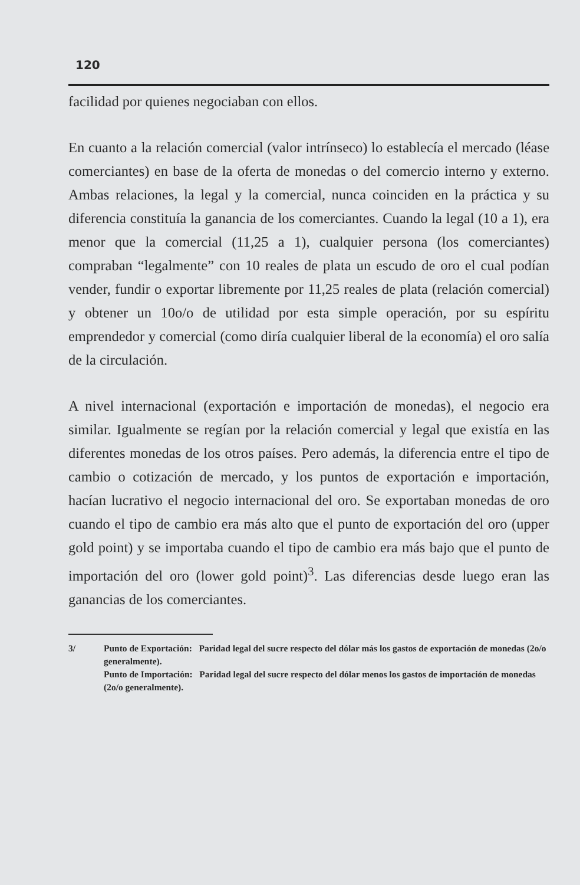120
facilidad por quienes negociaban con ellos.
En cuanto a la relación comercial (valor intrínseco) lo establecía el mercado (léase comerciantes) en base de la oferta de monedas o del comercio interno y externo. Ambas relaciones, la legal y la comercial, nunca coinciden en la práctica y su diferencia constituía la ganancia de los comerciantes. Cuando la legal (10 a 1), era menor que la comercial (11,25 a 1), cualquier persona (los comerciantes) compraban “legalmente” con 10 reales de plata un escudo de oro el cual podían vender, fundir o exportar libremente por 11,25 reales de plata (relación comercial) y obtener un 10o/o de utilidad por esta simple operación, por su espíritu emprendedor y comercial (como diría cualquier liberal de la economía) el oro salía de la circulación.
A nivel internacional (exportación e importación de monedas), el negocio era similar. Igualmente se regían por la relación comercial y legal que existía en las diferentes monedas de los otros países. Pero además, la diferencia entre el tipo de cambio o cotización de mercado, y los puntos de exportación e importación, hacían lucrativo el negocio internacional del oro. Se exportaban monedas de oro cuando el tipo de cambio era más alto que el punto de exportación del oro (upper gold point) y se importaba cuando el tipo de cambio era más bajo que el punto de importación del oro (lower gold point)<sup>3</sup>. Las diferencias desde luego eran las ganancias de los comerciantes.
3/ Punto de Exportación: Paridad legal del sucre respecto del dólar más los gastos de exportación de monedas (2o/o generalmente).
Punto de Importación: Paridad legal del sucre respecto del dólar menos los gastos de importación de monedas (2o/o generalmente).